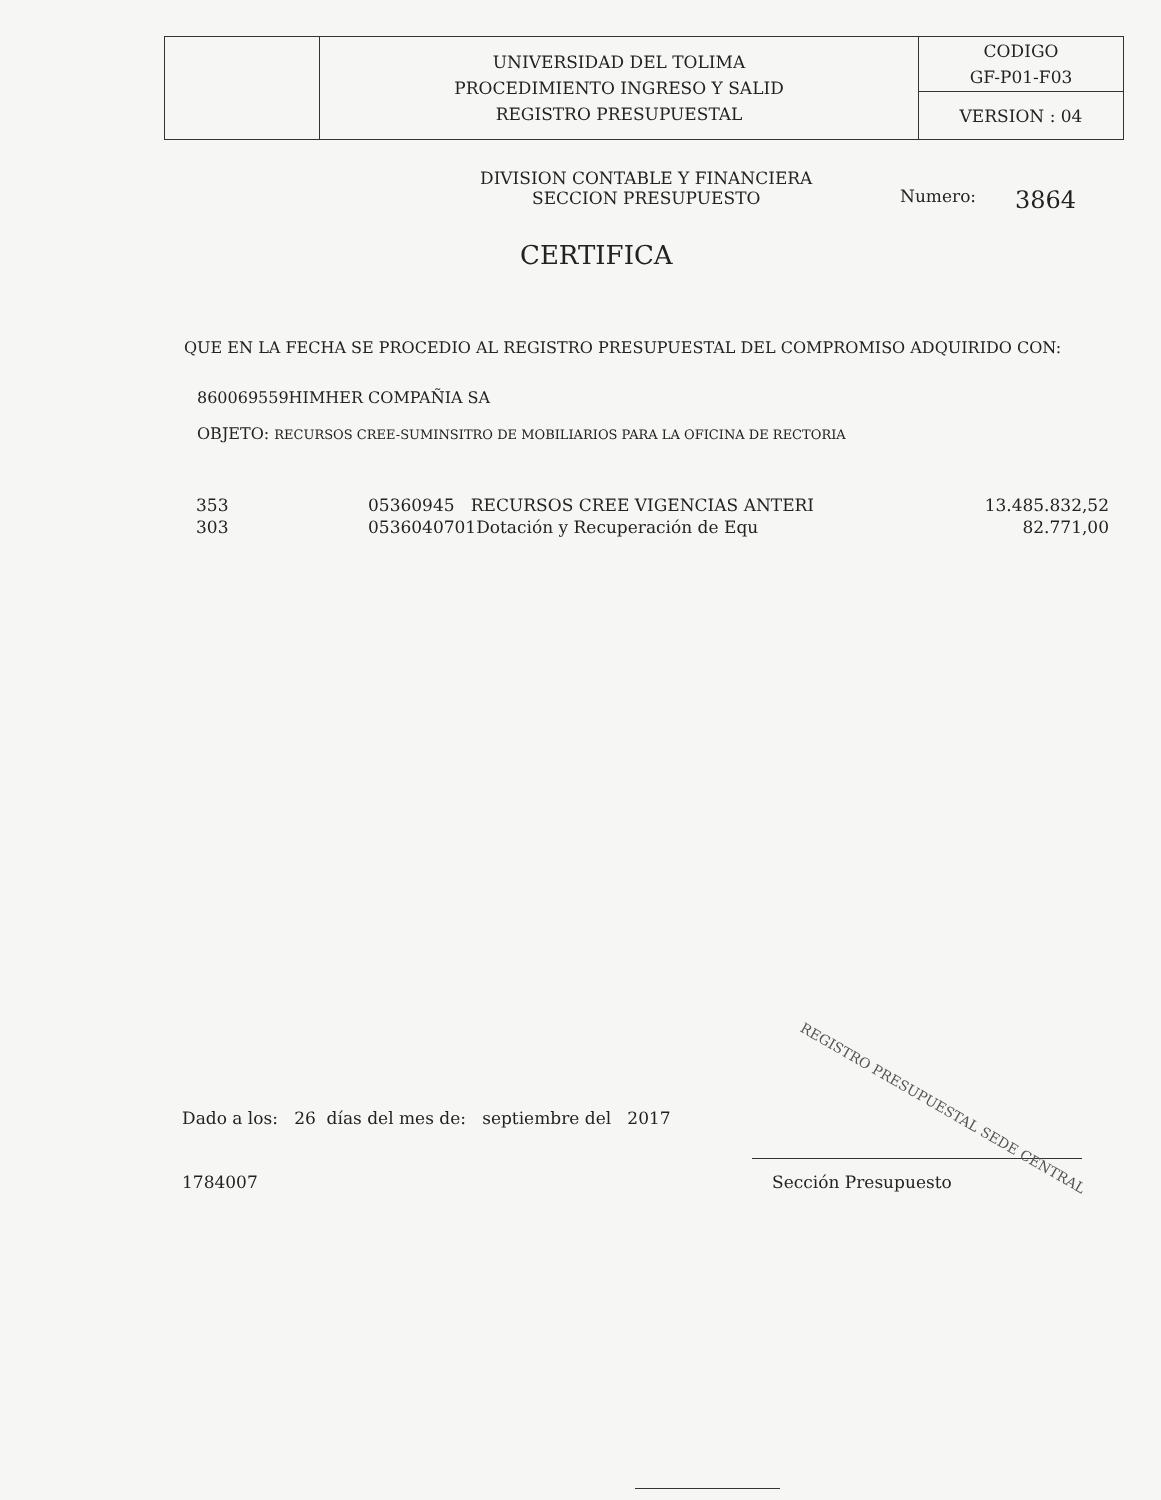| | UNIVERSIDAD DEL TOLIMA PROCEDIMIENTO INGRESO Y SALID REGISTRO PRESUPUESTAL | CODIGO GF-P01-F03 |
| | | VERSION : 04 |
DIVISION CONTABLE Y FINANCIERA
SECCION PRESUPUESTO
Numero: 3864
CERTIFICA
QUE EN LA FECHA SE PROCEDIO AL REGISTRO PRESUPUESTAL DEL COMPROMISO ADQUIRIDO CON:
860069559HIMHER COMPAÑIA SA
OBJETO: RECURSOS CREE-SUMINSITRO DE MOBILIARIOS PARA LA OFICINA DE RECTORIA
| 353 | 05360945 RECURSOS CREE VIGENCIAS ANTERI | 13.485.832,52 |
| 303 | 0536040701Dotación y Recuperación de Equ | 82.771,00 |
Dado a los: 26 días del mes de: septiembre del 2017
1784007 Sección Presupuesto
REGISTRO PRESUPUESTAL SEDE CENTRAL